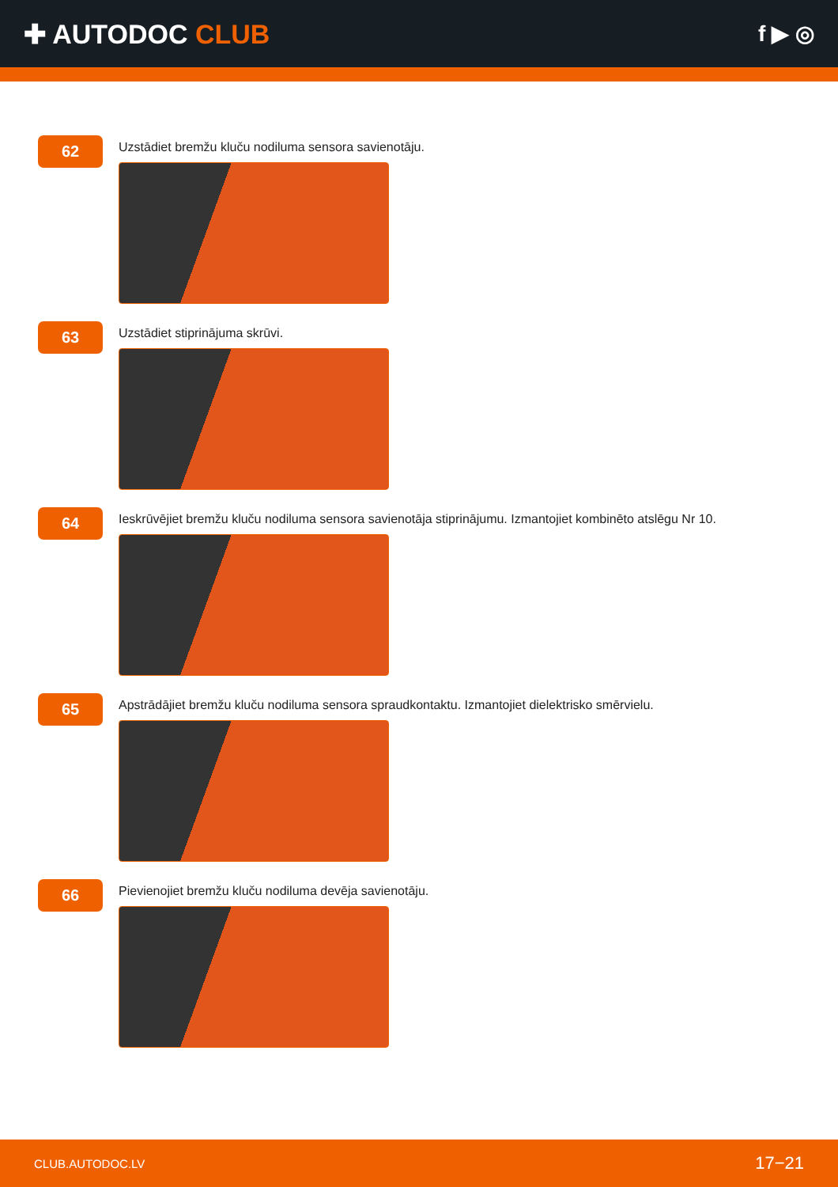✚ AUTODOC CLUB
f ▶ ◎
62
Uzstādiet bremžu kluču nodiluma sensora savienotāju.
63
Uzstādiet stiprinājuma skrūvi.
64
Ieskrūvējiet bremžu kluču nodiluma sensora savienotāja stiprinājumu. Izmantojiet kombinēto atslēgu Nr 10.
65
Apstrādājiet bremžu kluču nodiluma sensora spraudkontaktu. Izmantojiet dielektrisko smērvielu.
66
Pievienojiet bremžu kluču nodiluma devēja savienotāju.
CLUB.AUTODOC.LV 17−21